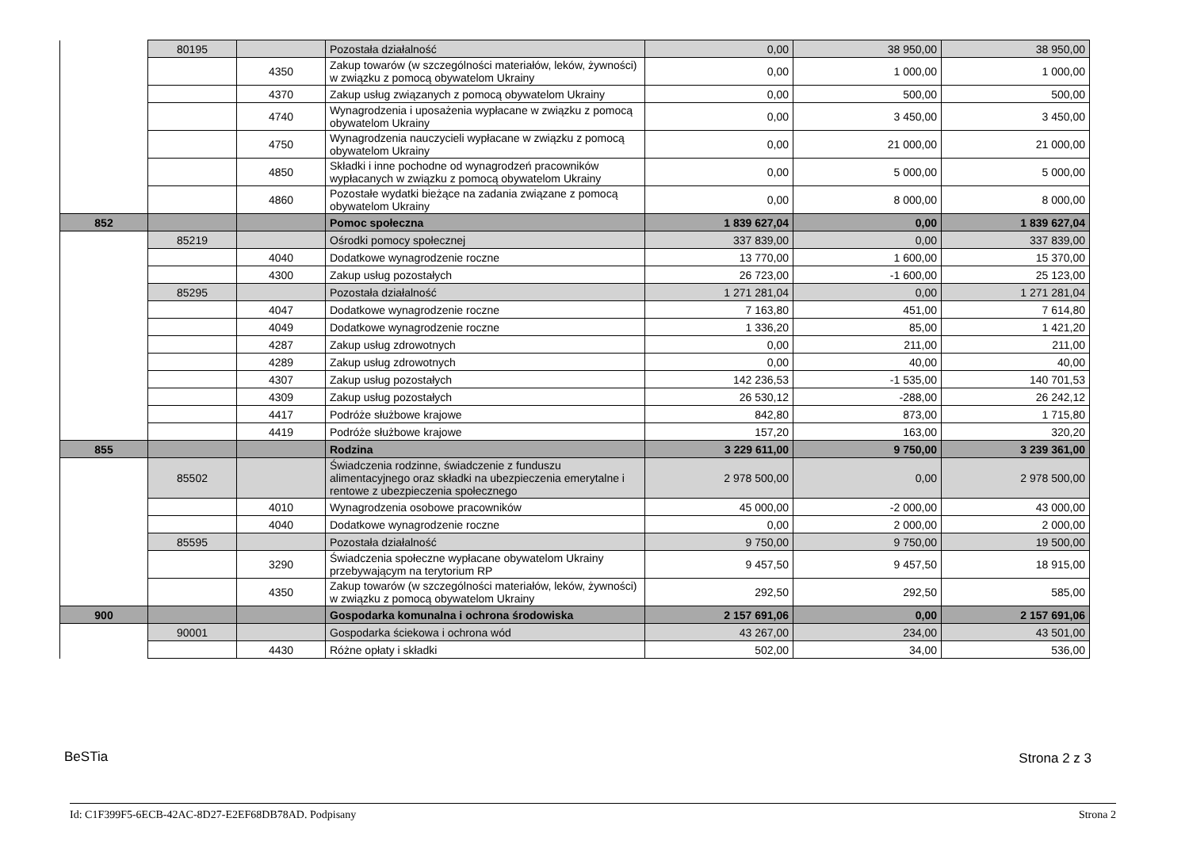| | 80195 | | Pozostała działalność | 0,00 | 38 950,00 | 38 950,00 |
| | | 4350 | Zakup towarów (w szczególności materiałów, leków, żywności) w związku z pomocą obywatelom Ukrainy | 0,00 | 1 000,00 | 1 000,00 |
| | | 4370 | Zakup usług związanych z pomocą obywatelom Ukrainy | 0,00 | 500,00 | 500,00 |
| | | 4740 | Wynagrodzenia i uposażenia wypłacane w związku z pomocą obywatelom Ukrainy | 0,00 | 3 450,00 | 3 450,00 |
| | | 4750 | Wynagrodzenia nauczycieli wypłacane w związku z pomocą obywatelom Ukrainy | 0,00 | 21 000,00 | 21 000,00 |
| | | 4850 | Składki i inne pochodne od wynagrodzeń pracowników wypłacanych w związku z pomocą obywatelom Ukrainy | 0,00 | 5 000,00 | 5 000,00 |
| | | 4860 | Pozostałe wydatki bieżące na zadania związane z pomocą obywatelom Ukrainy | 0,00 | 8 000,00 | 8 000,00 |
| 852 | | | Pomoc społeczna | 1 839 627,04 | 0,00 | 1 839 627,04 |
| | 85219 | | Ośrodki pomocy społecznej | 337 839,00 | 0,00 | 337 839,00 |
| | | 4040 | Dodatkowe wynagrodzenie roczne | 13 770,00 | 1 600,00 | 15 370,00 |
| | | 4300 | Zakup usług pozostałych | 26 723,00 | -1 600,00 | 25 123,00 |
| | 85295 | | Pozostała działalność | 1 271 281,04 | 0,00 | 1 271 281,04 |
| | | 4047 | Dodatkowe wynagrodzenie roczne | 7 163,80 | 451,00 | 7 614,80 |
| | | 4049 | Dodatkowe wynagrodzenie roczne | 1 336,20 | 85,00 | 1 421,20 |
| | | 4287 | Zakup usług zdrowotnych | 0,00 | 211,00 | 211,00 |
| | | 4289 | Zakup usług zdrowotnych | 0,00 | 40,00 | 40,00 |
| | | 4307 | Zakup usług pozostałych | 142 236,53 | -1 535,00 | 140 701,53 |
| | | 4309 | Zakup usług pozostałych | 26 530,12 | -288,00 | 26 242,12 |
| | | 4417 | Podróże służbowe krajowe | 842,80 | 873,00 | 1 715,80 |
| | | 4419 | Podróże służbowe krajowe | 157,20 | 163,00 | 320,20 |
| 855 | | | Rodzina | 3 229 611,00 | 9 750,00 | 3 239 361,00 |
| | 85502 | | Świadczenia rodzinne, świadczenie z funduszu alimentacyjnego oraz składki na ubezpieczenia emerytalne i rentowe z ubezpieczenia społecznego | 2 978 500,00 | 0,00 | 2 978 500,00 |
| | | 4010 | Wynagrodzenia osobowe pracowników | 45 000,00 | -2 000,00 | 43 000,00 |
| | | 4040 | Dodatkowe wynagrodzenie roczne | 0,00 | 2 000,00 | 2 000,00 |
| | 85595 | | Pozostała działalność | 9 750,00 | 9 750,00 | 19 500,00 |
| | | 3290 | Świadczenia społeczne wypłacane obywatelom Ukrainy przebywającym na terytorium RP | 9 457,50 | 9 457,50 | 18 915,00 |
| | | 4350 | Zakup towarów (w szczególności materiałów, leków, żywności) w związku z pomocą obywatelom Ukrainy | 292,50 | 292,50 | 585,00 |
| 900 | | | Gospodarka komunalna i ochrona środowiska | 2 157 691,06 | 0,00 | 2 157 691,06 |
| | 90001 | | Gospodarka ściekowa i ochrona wód | 43 267,00 | 234,00 | 43 501,00 |
| | | 4430 | Różne opłaty i składki | 502,00 | 34,00 | 536,00 |
BeSTia Strona 2 z 3
Id: C1F399F5-6ECB-42AC-8D27-E2EF68DB78AD. Podpisany Strona 2